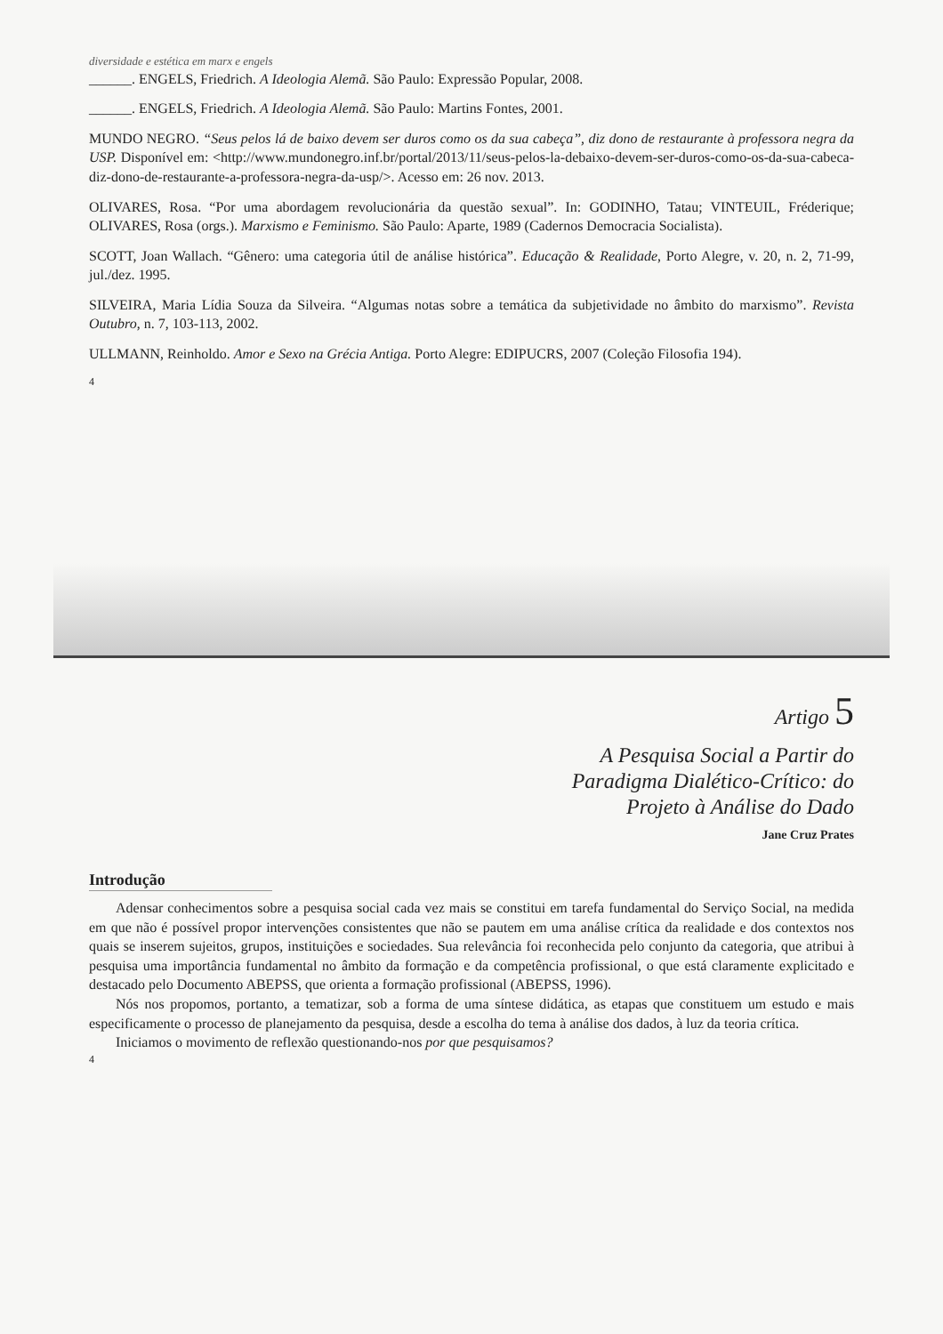diversidade e estética em marx e engels
______. ENGELS, Friedrich. A Ideologia Alemã. São Paulo: Expressão Popular, 2008.
______. ENGELS, Friedrich. A Ideologia Alemã. São Paulo: Martins Fontes, 2001.
MUNDO NEGRO. “Seus pelos lá de baixo devem ser duros como os da sua cabeça”, diz dono de restaurante à professora negra da USP. Disponível em: <http://www.mundonegro.inf.br/portal/2013/11/seus-pelos-la-debaixo-devem-ser-duros-como-os-da-sua-cabeca-diz-dono-de-restaurante-a-professora-negra-da-usp/>. Acesso em: 26 nov. 2013.
OLIVARES, Rosa. “Por uma abordagem revolucionária da questão sexual”. In: GODINHO, Tatau; VINTEUIL, Fréderique; OLIVARES, Rosa (orgs.). Marxismo e Feminismo. São Paulo: Aparte, 1989 (Cadernos Democracia Socialista).
SCOTT, Joan Wallach. “Gênero: uma categoria útil de análise histórica”. Educação & Realidade, Porto Alegre, v. 20, n. 2, 71-99, jul./dez. 1995.
SILVEIRA, Maria Lídia Souza da Silveira. “Algumas notas sobre a temática da subjetividade no âmbito do marxismo”. Revista Outubro, n. 7, 103-113, 2002.
ULLMANN, Reinholdo. Amor e Sexo na Grécia Antiga. Porto Alegre: EDIPUCRS, 2007 (Coleção Filosofia 194).
4
Artigo 5
A Pesquisa Social a Partir do
Paradigma Dialético-Crítico: do
Projeto à Análise do Dado
Jane Cruz Prates
Introdução
Adensar conhecimentos sobre a pesquisa social cada vez mais se constitui em tarefa fundamental do Serviço Social, na medida em que não é possível propor intervenções consistentes que não se pautem em uma análise crítica da realidade e dos contextos nos quais se inserem sujeitos, grupos, instituições e sociedades. Sua relevância foi reconhecida pelo conjunto da categoria, que atribui à pesquisa uma importância fundamental no âmbito da formação e da competência profissional, o que está claramente explicitado e destacado pelo Documento ABEPSS, que orienta a formação profissional (ABEPSS, 1996).
Nós nos propomos, portanto, a tematizar, sob a forma de uma síntese didática, as etapas que constituem um estudo e mais especificamente o processo de planejamento da pesquisa, desde a escolha do tema à análise dos dados, à luz da teoria crítica.
Iniciamos o movimento de reflexão questionando-nos por que pesquisamos?
4